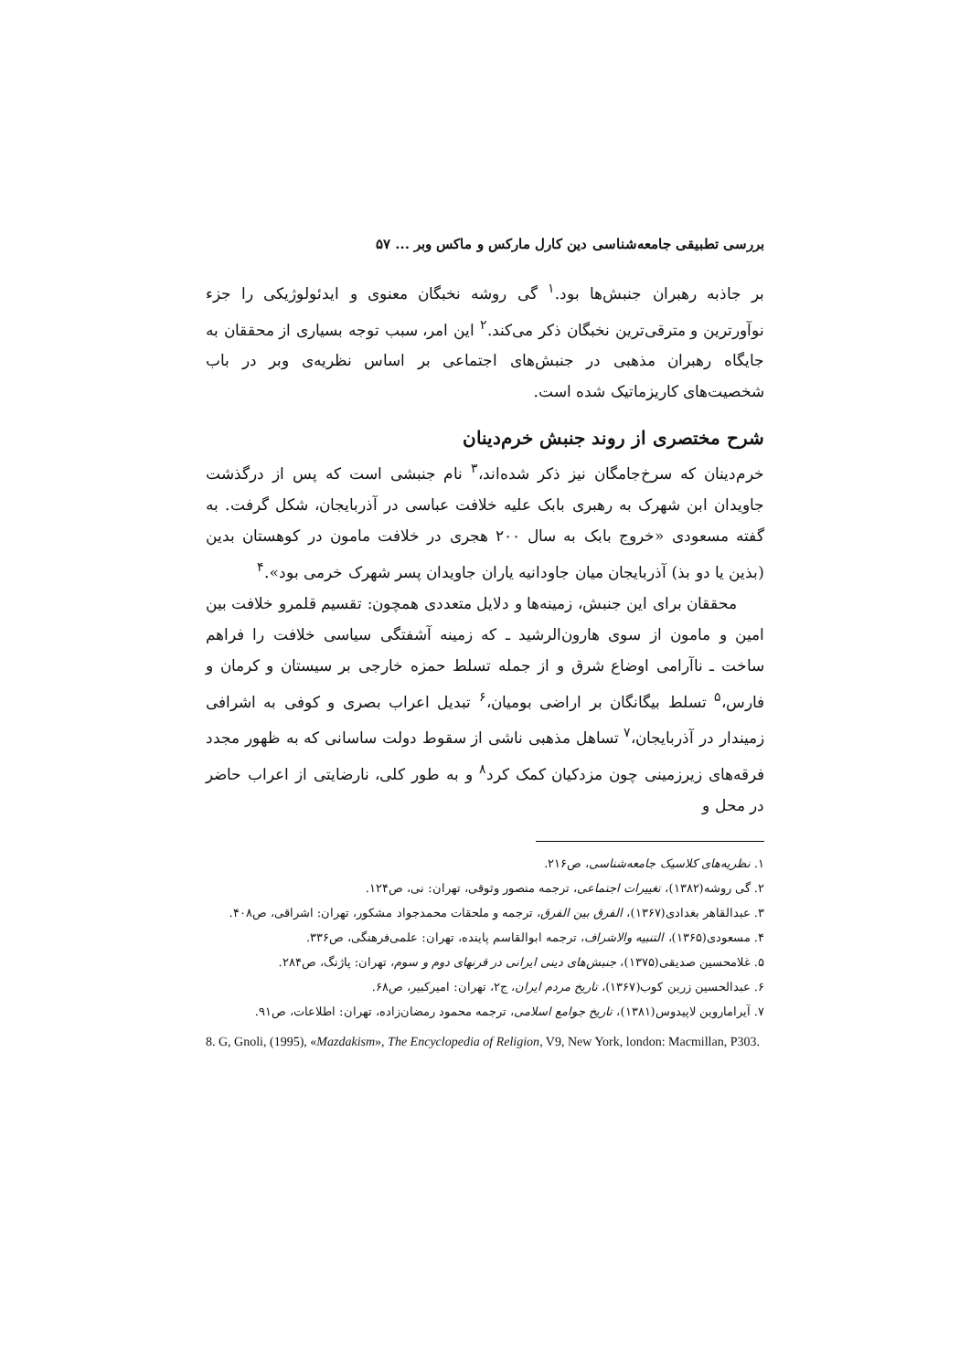بررسی تطبیقی جامعه‌شناسی دین کارل مارکس و ماکس وبر ... ۵۷
بر جاذبه رهبران جنبش‌ها بود.<sup>۱</sup> گی روشه نخبگان معنوی و ایدئولوژیکی را جزء نوآورترین و مترقی‌ترین نخبگان ذکر می‌کند.<sup>۲</sup> این امر، سبب توجه بسیاری از محققان به جایگاه رهبران مذهبی در جنبش‌های اجتماعی بر اساس نظریه‌ی وبر در باب شخصیت‌های کاریزماتیک شده است.
شرح مختصری از روند جنبش خرم‌دینان
خرم‌دینان که سرخ‌جامگان نیز ذکر شده‌اند،<sup>۳</sup> نام جنبشی است که پس از درگذشت جاویدان ابن شهرک به رهبری بابک علیه خلافت عباسی در آذربایجان، شکل گرفت. به گفته مسعودی «خروج بابک به سال ۲۰۰ هجری در خلافت مامون در کوهستان بدین (بذین یا دو بذ) آذربایجان میان جاودانیه یاران جاویدان پسر شهرک خرمی بود».<sup>۴</sup>
محققان برای این جنبش، زمینه‌ها و دلایل متعددی همچون: تقسیم قلمرو خلافت بین امین و مامون از سوی هارون‌الرشید ـ که زمینه آشفتگی سیاسی خلافت را فراهم ساخت ـ ناآرامی اوضاع شرق و از جمله تسلط حمزه خارجی بر سیستان و کرمان و فارس،<sup>۵</sup> تسلط بیگانگان بر اراضی بومیان،<sup>۶</sup> تبدیل اعراب بصری و کوفی به اشرافی زمیندار در آذربایجان،<sup>۷</sup> تساهل مذهبی ناشی از سقوط دولت ساسانی که به ظهور مجدد فرقه‌های زیرزمینی چون مزدکیان کمک کرد<sup>۸</sup> و به طور کلی، نارضایتی از اعراب حاضر در محل و
۱. نظریه‌های کلاسیک جامعه‌شناسی، ص۲۱۶.
۲. گی روشه(۱۳۸۲)، تغییرات اجتماعی، ترجمه منصور وثوقی، تهران: نی، ص۱۲۴.
۳. عبدالقاهر بغدادی(۱۳۶۷)، الفرق بین الفرق، ترجمه و ملحقات محمدجواد مشکور، تهران: اشراقی، ص۴۰۸.
۴. مسعودی(۱۳۶۵)، التنبیه والاشراف، ترجمه ابوالقاسم پاینده، تهران: علمی‌فرهنگی، ص۳۳۶.
۵. غلامحسین صدیقی(۱۳۷۵)، جنبش‌های دینی ایرانی در قرنهای دوم و سوم، تهران: پاژنگ، ص۲۸۴.
۶. عبدالحسین زرین کوب(۱۳۶۷)، تاریخ مردم ایران، ج۲، تهران: امیرکبیر، ص۶۸.
۷. آیراماروین لاپیدوس(۱۳۸۱)، تاریخ جوامع اسلامی، ترجمه محمود رمضان‌زاده، تهران: اطلاعات، ص۹۱.
8. G, Gnoli, (1995), «Mazdakism», The Encyclopedia of Religion, V9, New York, london: Macmillan, P303.